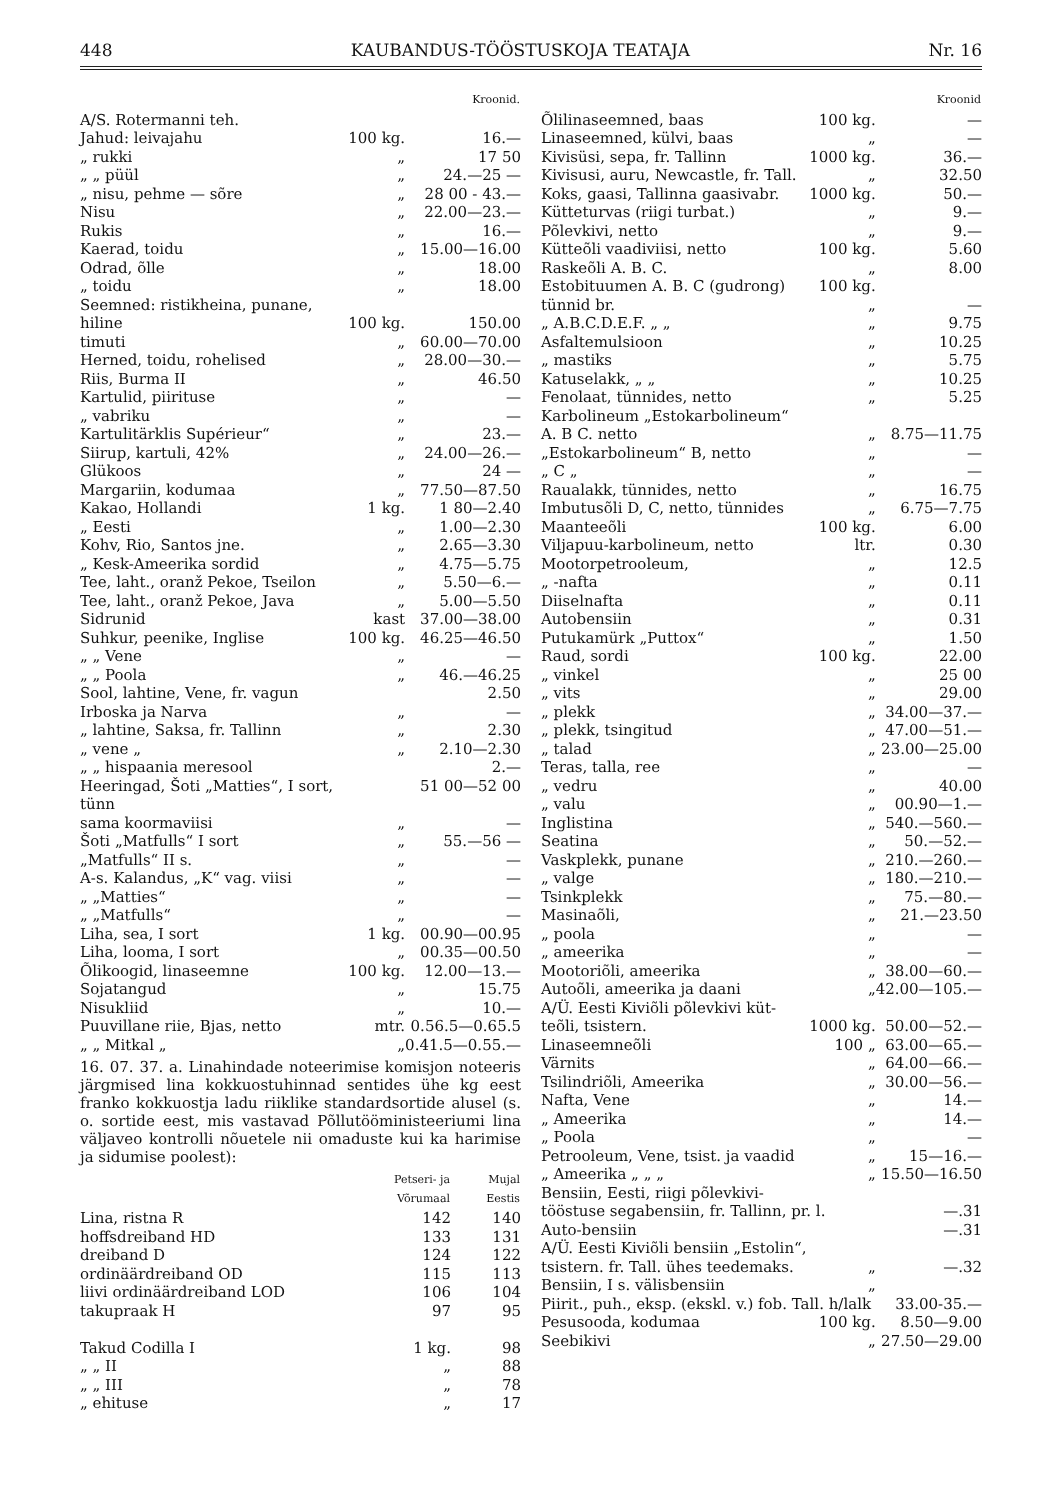448 KAUBANDUS-TÖÖSTUSKOJA TEATAJA Nr. 16
| | | Kroonid. |
| --- | --- | --- |
| A/S. Rotermanni teh. | | |
| Jahud: leivajahu | 100 kg. | 16.— |
| „ rukki | „ | 17 50 |
| „ „ püül | „ | 24.—25 — |
| „ nisu, pehme — sõre | „ | 28 00 - 43.— |
| Nisu | „ | 22.00—23.— |
| Rukis | „ | 16.— |
| Kaerad, toidu | „ | 15.00—16.00 |
| Odrad, õlle | „ | 18.00 |
| „ toidu | „ | 18.00 |
| Seemned: ristikheina, punane, | | |
| hiline | 100 kg. | 150.00 |
| timuti | „ | 60.00—70.00 |
| Herned, toidu, rohelised | „ | 28.00—30.— |
| Riis, Burma II | „ | 46.50 |
| Kartulid, piirituse | „ | — |
| „ vabriku | „ | — |
| Kartulitärklis Supérieur“ | „ | 23.— |
| Siirup, kartuli, 42% | „ | 24.00—26.— |
| Glükoos | „ | 24 — |
| Margariin, kodumaa | „ | 77.50—87.50 |
| Kakao, Hollandi | 1 kg. | 1 80—2.40 |
| „ Eesti | „ | 1.00—2.30 |
| Kohv, Rio, Santos jne. | „ | 2.65—3.30 |
| „ Kesk-Ameerika sordid | „ | 4.75—5.75 |
| Tee, laht., oranž Pekoe, Tseilon | „ | 5.50—6.— |
| Tee, laht., oranž Pekoe, Java | „ | 5.00—5.50 |
| Sidrunid | kast | 37.00—38.00 |
| Suhkur, peenike, Inglise | 100 kg. | 46.25—46.50 |
| „ „ Vene | „ | — |
| „ „ Poola | „ | 46.—46.25 |
| Sool, lahtine, Vene, fr. vagun | | 2.50 |
| Irboska ja Narva | „ | — |
| „ lahtine, Saksa, fr. Tallinn | „ | 2.30 |
| „ vene „ | „ | 2.10—2.30 |
| „ „ hispaania meresool | | 2.— |
| Heeringad, Šoti „Matties“, I sort, tünn | | 51 00—52 00 |
| sama koormaviisi | „ | — |
| Šoti „Matfulls“ I sort | „ | 55.—56 — |
| „Matfulls“ II s. | „ | — |
| A-s. Kalandus, „K“ vag. viisi | „ | — |
| „ „Matties“ | „ | — |
| „ „Matfulls“ | „ | — |
| Liha, sea, I sort | 1 kg. | 00.90—00.95 |
| Liha, looma, I sort | „ | 00.35—00.50 |
| Õlikoogid, linaseemne | 100 kg. | 12.00—13.— |
| Sojatangud | „ | 15.75 |
| Nisukliid | „ | 10.— |
| Puuvillane riie, Bjas, netto | mtr. | 0.56.5—0.65.5 |
| „ „ Mitkal „ | „ | 0.41.5—0.55.— |
16. 07. 37. a. Linahindade noteerimise komisjon noteeris järgmised lina kokkuostuhinnad sentides ühe kg eest franko kokkuostja ladu riiklike standardsortide alusel (s. o. sortide eest, mis vastavad Põllutööministeeriumi lina väljaveo kontrolli nõuetele nii omaduste kui ka harimise ja sidumise poolest):
| | Petseri- ja Võrumaal | Mujal Eestis |
| --- | --- | --- |
| Lina, ristna R | 142 | 140 |
| hoffsdreiband HD | 133 | 131 |
| dreiband D | 124 | 122 |
| ordinäärdreiband OD | 115 | 113 |
| liivi ordinäärdreiband LOD | 106 | 104 |
| takupraak H | 97 | 95 |
| Takud Codilla I | 1 kg. | 98 |
| „ „ II | „ | 88 |
| „ „ III | „ | 78 |
| „ ehituse | „ | 17 |
| | | Kroonid |
| --- | --- | --- |
| Õlilinaseemned, baas | 100 kg. | — |
| Linaseemned, külvi, baas | „ | — |
| Kivisüsi, sepa, fr. Tallinn | 1000 kg. | 36.— |
| Kivisusi, auru, Newcastle, fr. Tall. | „ | 32.50 |
| Koks, gaasi, Tallinna gaasivabr. | 1000 kg. | 50.— |
| Kütteturvas (riigi turbat.) | „ | 9.— |
| Põlevkivi, netto | „ | 9.— |
| Kütteõli vaadiviisi, netto | 100 kg. | 5.60 |
| Raskeõli A. B. C. | „ | 8.00 |
| Estobituumen A. B. C (gudrong) | 100 kg. | |
| tünnid br. | „ | — |
| „ A.B.C.D.E.F. „ „ | „ | 9.75 |
| Asfaltemulsioon | „ | 10.25 |
| „ mastiks | „ | 5.75 |
| Katuselakk, „ „ | „ | 10.25 |
| Fenolaat, tünnides, netto | „ | 5.25 |
| Karbolineum „Estokarbolineum“ | | |
| A. B C. netto | „ | 8.75—11.75 |
| „Estokarbolineum“ B, netto | „ | — |
| „ C „ | „ | — |
| Raualakk, tünnides, netto | „ | 16.75 |
| Imbutusõli D, C, netto, tünnides | „ | 6.75—7.75 |
| Maanteeõli | 100 kg. | 6.00 |
| Viljapuu-karbolineum, netto | ltr. | 0.30 |
| Mootorpetrooleum, | „ | 12.5 |
| „ -nafta | „ | 0.11 |
| Diiselnafta | „ | 0.11 |
| Autobensiin | „ | 0.31 |
| Putukamürk „Puttox“ | „ | 1.50 |
| Raud, sordi | 100 kg. | 22.00 |
| „ vinkel | „ | 25 00 |
| „ vits | „ | 29.00 |
| „ plekk | „ | 34.00—37.— |
| „ plekk, tsingitud | „ | 47.00—51.— |
| „ talad | „ | 23.00—25.00 |
| Teras, talla, ree | „ | — |
| „ vedru | „ | 40.00 |
| „ valu | „ | 00.90—1.— |
| Inglistina | „ | 540.—560.— |
| Seatina | „ | 50.—52.— |
| Vaskplekk, punane | „ | 210.—260.— |
| „ valge | „ | 180.—210.— |
| Tsinkplekk | „ | 75.—80.— |
| Masinaõli, | „ | 21.—23.50 |
| „ poola | „ | — |
| „ ameerika | „ | — |
| Mootoriõli, ameerika | „ | 38.00—60.— |
| Autoõli, ameerika ja daani | „ | 42.00—105.— |
| A/Ü. Eesti Kiviõli põlevkivi küt- | | |
| teõli, tsistern. | 1000 kg. | 50.00—52.— |
| Linaseemneõli | 100 „ | 63.00—65.— |
| Värnits | „ | 64.00—66.— |
| Tsilindriõli, Ameerika | „ | 30.00—56.— |
| Nafta, Vene | „ | 14.— |
| „ Ameerika | „ | 14.— |
| „ Poola | „ | — |
| Petrooleum, Vene, tsist. ja vaadid | „ | 15—16.— |
| „ Ameerika „ „ „ | „ | 15.50—16.50 |
| Bensiin, Eesti, riigi põlevkivi- | | |
| tööstuse segabensiin, fr. Tallinn, pr. l. | | —.31 |
| Auto-bensiin | | —.31 |
| A/Ü. Eesti Kiviõli bensiin „Estolin“, | | |
| tsistern. fr. Tall. ühes teedemaks. | „ | —.32 |
| Bensiin, I s. välisbensiin | „ | |
| Piirit., puh., eksp. (ekskl. v.) fob. Tall. h/lalk | | 33.00-35.— |
| Pesusooda, kodumaa | 100 kg. | 8.50—9.00 |
| Seebikivi | „ | 27.50—29.00 |